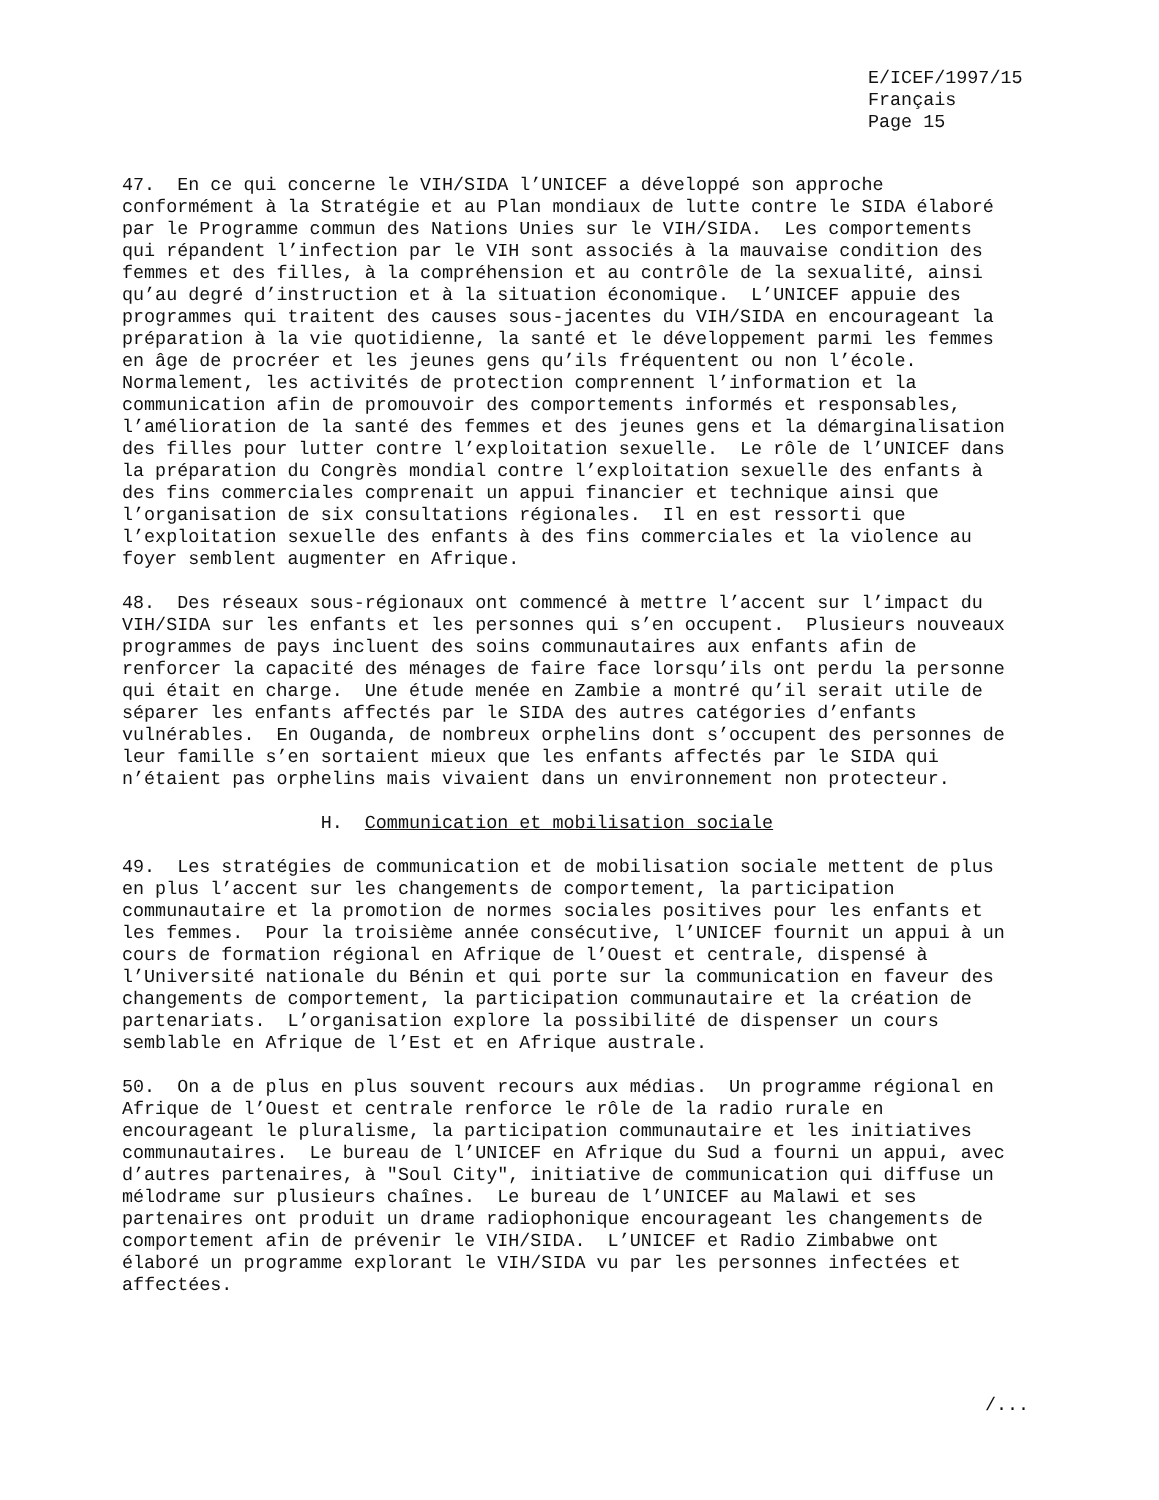E/ICEF/1997/15 Français Page 15
47. En ce qui concerne le VIH/SIDA l’UNICEF a développé son approche conformément à la Stratégie et au Plan mondiaux de lutte contre le SIDA élaboré par le Programme commun des Nations Unies sur le VIH/SIDA. Les comportements qui répandent l’infection par le VIH sont associés à la mauvaise condition des femmes et des filles, à la compréhension et au contrôle de la sexualité, ainsi qu’au degré d’instruction et à la situation économique. L’UNICEF appuie des programmes qui traitent des causes sous-jacentes du VIH/SIDA en encourageant la préparation à la vie quotidienne, la santé et le développement parmi les femmes en âge de procréer et les jeunes gens qu’ils fréquentent ou non l’école. Normalement, les activités de protection comprennent l’information et la communication afin de promouvoir des comportements informés et responsables, l’amélioration de la santé des femmes et des jeunes gens et la démarginalisation des filles pour lutter contre l’exploitation sexuelle. Le rôle de l’UNICEF dans la préparation du Congrès mondial contre l’exploitation sexuelle des enfants à des fins commerciales comprenait un appui financier et technique ainsi que l’organisation de six consultations régionales. Il en est ressorti que l’exploitation sexuelle des enfants à des fins commerciales et la violence au foyer semblent augmenter en Afrique.
48. Des réseaux sous-régionaux ont commencé à mettre l’accent sur l’impact du VIH/SIDA sur les enfants et les personnes qui s’en occupent. Plusieurs nouveaux programmes de pays incluent des soins communautaires aux enfants afin de renforcer la capacité des ménages de faire face lorsqu’ils ont perdu la personne qui était en charge. Une étude menée en Zambie a montré qu’il serait utile de séparer les enfants affectés par le SIDA des autres catégories d’enfants vulnérables. En Ouganda, de nombreux orphelins dont s’occupent des personnes de leur famille s’en sortaient mieux que les enfants affectés par le SIDA qui n’étaient pas orphelins mais vivaient dans un environnement non protecteur.
H. Communication et mobilisation sociale
49. Les stratégies de communication et de mobilisation sociale mettent de plus en plus l’accent sur les changements de comportement, la participation communautaire et la promotion de normes sociales positives pour les enfants et les femmes. Pour la troisième année consécutive, l’UNICEF fournit un appui à un cours de formation régional en Afrique de l’Ouest et centrale, dispensé à l’Université nationale du Bénin et qui porte sur la communication en faveur des changements de comportement, la participation communautaire et la création de partenariats. L’organisation explore la possibilité de dispenser un cours semblable en Afrique de l’Est et en Afrique australe.
50. On a de plus en plus souvent recours aux médias. Un programme régional en Afrique de l’Ouest et centrale renforce le rôle de la radio rurale en encourageant le pluralisme, la participation communautaire et les initiatives communautaires. Le bureau de l’UNICEF en Afrique du Sud a fourni un appui, avec d’autres partenaires, à "Soul City", initiative de communication qui diffuse un mélodrame sur plusieurs chaînes. Le bureau de l’UNICEF au Malawi et ses partenaires ont produit un drame radiophonique encourageant les changements de comportement afin de prévenir le VIH/SIDA. L’UNICEF et Radio Zimbabwe ont élaboré un programme explorant le VIH/SIDA vu par les personnes infectées et affectées.
/...